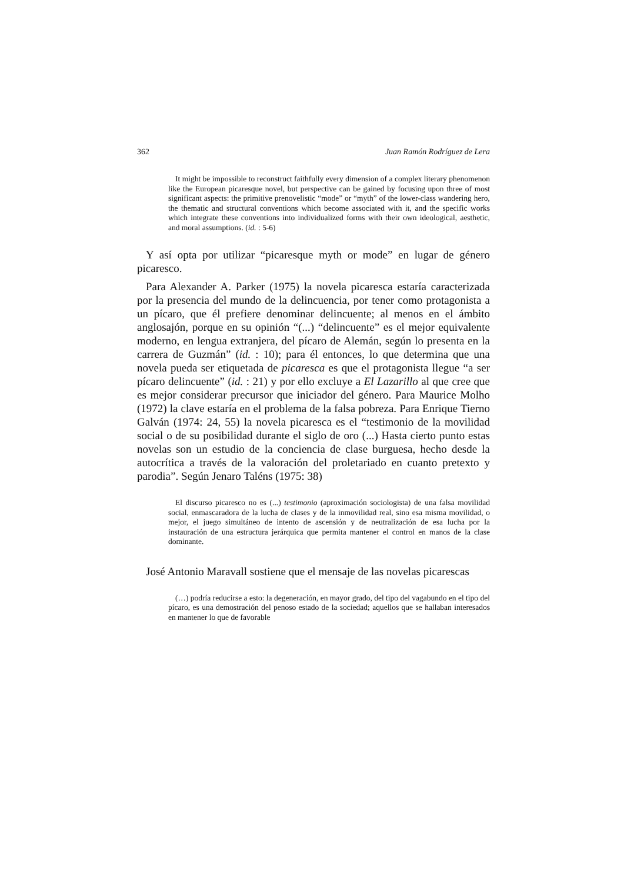362 Juan Ramón Rodríguez de Lera
It might be impossible to reconstruct faithfully every dimension of a complex literary phenomenon like the European picaresque novel, but perspective can be gained by focusing upon three of most significant aspects: the primitive prenovelistic “mode” or “myth” of the lower-class wandering hero, the thematic and structural conventions which become associated with it, and the specific works which integrate these conventions into individualized forms with their own ideological, aesthetic, and moral assumptions. (id. : 5-6)
Y así opta por utilizar “picaresque myth or mode” en lugar de género picaresco.
Para Alexander A. Parker (1975) la novela picaresca estaría caracterizada por la presencia del mundo de la delincuencia, por tener como protagonista a un pícaro, que él prefiere denominar delincuente; al menos en el ámbito anglosajón, porque en su opinión “(...) “delincuente” es el mejor equivalente moderno, en lengua extranjera, del pícaro de Alemán, según lo presenta en la carrera de Guzmán” (id. : 10); para él entonces, lo que determina que una novela pueda ser etiquetada de picaresca es que el protagonista llegue “a ser pícaro delincuente” (id. : 21) y por ello excluye a El Lazarillo al que cree que es mejor considerar precursor que iniciador del género. Para Maurice Molho (1972) la clave estaría en el problema de la falsa pobreza. Para Enrique Tierno Galván (1974: 24, 55) la novela picaresca es el “testimonio de la movilidad social o de su posibilidad durante el siglo de oro (...) Hasta cierto punto estas novelas son un estudio de la conciencia de clase burguesa, hecho desde la autocrítica a través de la valoración del proletariado en cuanto pretexto y parodia”. Según Jenaro Taléns (1975: 38)
El discurso picaresco no es (...) testimonio (aproximación sociologista) de una falsa movilidad social, enmascaradora de la lucha de clases y de la inmovilidad real, sino esa misma movilidad, o mejor, el juego simultáneo de intento de ascensión y de neutralización de esa lucha por la instauración de una estructura jerárquica que permita mantener el control en manos de la clase dominante.
José Antonio Maravall sostiene que el mensaje de las novelas picarescas
(…) podría reducirse a esto: la degeneración, en mayor grado, del tipo del vagabundo en el tipo del pícaro, es una demostración del penoso estado de la sociedad; aquellos que se hallaban interesados en mantener lo que de favorable